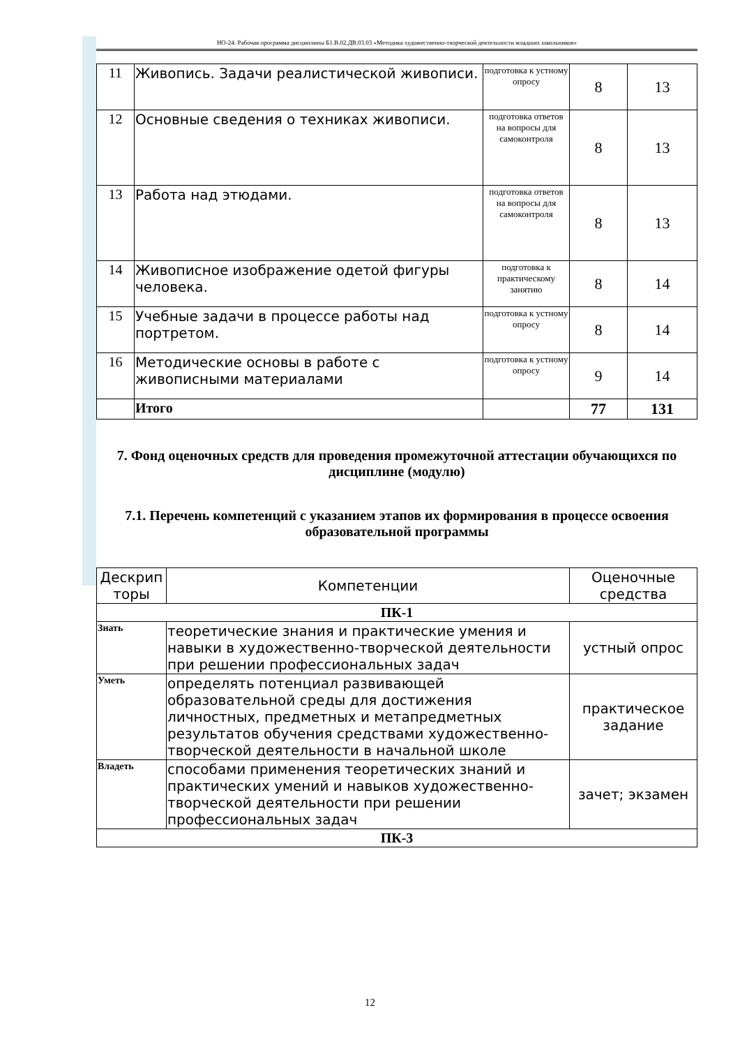НО-24: Рабочая программа дисциплины Б1.В.02.ДВ.03.03 «Методика художественно-творческой деятельности младших школьников»
| 11 | Живопись. Задачи реалистической живописи. | подготовка к устному опросу | 8 | 13 |
| 12 | Основные сведения о техниках живописи. | подготовка ответов на вопросы для самоконтроля | 8 | 13 |
| 13 | Работа над этюдами. | подготовка ответов на вопросы для самоконтроля | 8 | 13 |
| 14 | Живописное изображение одетой фигуры человека. | подготовка к практическому занятию | 8 | 14 |
| 15 | Учебные задачи в процессе работы над портретом. | подготовка к устному опросу | 8 | 14 |
| 16 | Методические основы в работе с живописными материалами | подготовка к устному опросу | 9 | 14 |
| | Итого | | 77 | 131 |
7. Фонд оценочных средств для проведения промежуточной аттестации обучающихся по дисциплине (модулю)
7.1. Перечень компетенций с указанием этапов их формирования в процессе освоения образовательной программы
| Дескрип торы | Компетенции | Оценочные средства |
| --- | --- | --- |
| ПК-1 | | |
| Знать | теоретические знания и практические умения и навыки в художественно-творческой деятельности при решении профессиональных задач | устный опрос |
| Уметь | определять потенциал развивающей образовательной среды для достижения личностных, предметных и метапредметных результатов обучения средствами художественно-творческой деятельности в начальной школе | практическое задание |
| Владеть | способами применения теоретических знаний и практических умений и навыков художественно-творческой деятельности при решении профессиональных задач | зачет; экзамен |
| ПК-3 | | |
12